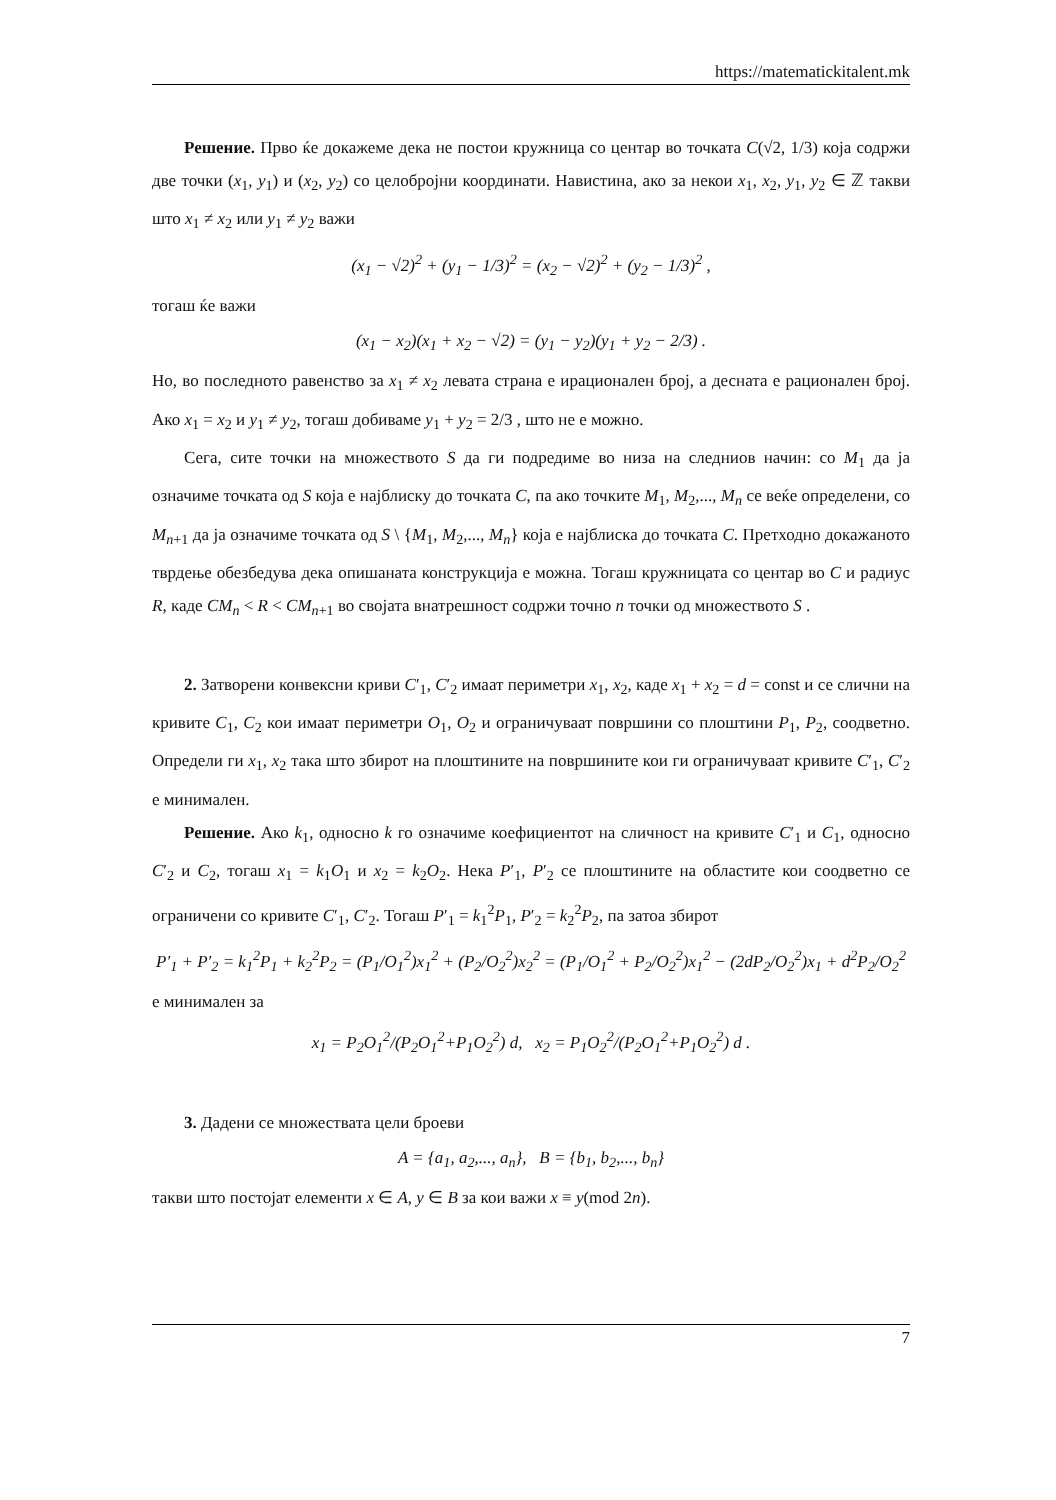https://matematickitalent.mk
Решение. Прво ќе докажеме дека не постои кружница со центар во точката C(√2, 1/3) која содржи две точки (x<sub>1</sub>, y<sub>1</sub>) и (x<sub>2</sub>, y<sub>2</sub>) со целобројни координати. Навистина, ако за некои x<sub>1</sub>, x<sub>2</sub>, y<sub>1</sub>, y<sub>2</sub> ∈ ℤ такви што x<sub>1</sub> ≠ x<sub>2</sub> или y<sub>1</sub> ≠ y<sub>2</sub> важи
(x<sub>1</sub> − √2)<sup>2</sup> + (y<sub>1</sub> − 1/3)<sup>2</sup> = (x<sub>2</sub> − √2)<sup>2</sup> + (y<sub>2</sub> − 1/3)<sup>2</sup> ,
тогаш ќе важи
(x<sub>1</sub> − x<sub>2</sub>)(x<sub>1</sub> + x<sub>2</sub> − √2) = (y<sub>1</sub> − y<sub>2</sub>)(y<sub>1</sub> + y<sub>2</sub> − 2/3) .
Но, во последното равенство за x<sub>1</sub> ≠ x<sub>2</sub> левата страна е ирационален број, а десната е рационален број. Ако x<sub>1</sub> = x<sub>2</sub> и y<sub>1</sub> ≠ y<sub>2</sub>, тогаш добиваме y<sub>1</sub> + y<sub>2</sub> = 2/3 , што не е можно.
Сега, сите точки на множеството S да ги подредиме во низа на следниов начин: со M<sub>1</sub> да ја означиме точката од S која е најблиску до точката C, па ако точките M<sub>1</sub>, M<sub>2</sub>,..., M<sub>n</sub> се веќе определени, со M<sub>n+1</sub> да ја означиме точката од S \ {M<sub>1</sub>, M<sub>2</sub>,..., M<sub>n</sub>} која е најблиска до точката C. Претходно докажаното тврдење обезбедува дека опишаната конструкција е можна. Тогаш кружницата со центар во C и радиус R, каде CM<sub>n</sub> < R < CM<sub>n+1</sub> во својата внатрешност содржи точно n точки од множеството S .
2. Затворени конвексни криви C′<sub>1</sub>, C′<sub>2</sub> имаат периметри x<sub>1</sub>, x<sub>2</sub>, каде x<sub>1</sub> + x<sub>2</sub> = d = const и се слични на кривите C<sub>1</sub>, C<sub>2</sub> кои имаат периметри O<sub>1</sub>, O<sub>2</sub> и ограничуваат површини со плоштини P<sub>1</sub>, P<sub>2</sub>, соодветно. Определи ги x<sub>1</sub>, x<sub>2</sub> така што збирот на плоштините на површините кои ги ограничуваат кривите C′<sub>1</sub>, C′<sub>2</sub> е минимален.
Решение. Ако k<sub>1</sub>, односно k го означиме коефициентот на сличност на кривите C′<sub>1</sub> и C<sub>1</sub>, односно C′<sub>2</sub> и C<sub>2</sub>, тогаш x<sub>1</sub> = k<sub>1</sub>O<sub>1</sub> и x<sub>2</sub> = k<sub>2</sub>O<sub>2</sub>. Нека P′<sub>1</sub>, P′<sub>2</sub> се плоштините на областите кои соодветно се ограничени со кривите C′<sub>1</sub>, C′<sub>2</sub>. Тогаш P′<sub>1</sub> = k<sub>1</sub><sup>2</sup>P<sub>1</sub>, P′<sub>2</sub> = k<sub>2</sub><sup>2</sup>P<sub>2</sub>, па затоа збирот
P′<sub>1</sub> + P′<sub>2</sub> = k<sub>1</sub><sup>2</sup>P<sub>1</sub> + k<sub>2</sub><sup>2</sup>P<sub>2</sub> = (P<sub>1</sub>/O<sub>1</sub><sup>2</sup>)x<sub>1</sub><sup>2</sup> + (P<sub>2</sub>/O<sub>2</sub><sup>2</sup>)x<sub>2</sub><sup>2</sup> = (P<sub>1</sub>/O<sub>1</sub><sup>2</sup> + P<sub>2</sub>/O<sub>2</sub><sup>2</sup>)x<sub>1</sub><sup>2</sup> − (2dP<sub>2</sub>/O<sub>2</sub><sup>2</sup>)x<sub>1</sub> + d<sup>2</sup>P<sub>2</sub>/O<sub>2</sub><sup>2</sup>
е минимален за
x<sub>1</sub> = P<sub>2</sub>O<sub>1</sub><sup>2</sup>/(P<sub>2</sub>O<sub>1</sub><sup>2</sup>+P<sub>1</sub>O<sub>2</sub><sup>2</sup>) d, x<sub>2</sub> = P<sub>1</sub>O<sub>2</sub><sup>2</sup>/(P<sub>2</sub>O<sub>1</sub><sup>2</sup>+P<sub>1</sub>O<sub>2</sub><sup>2</sup>) d .
3. Дадени се множествата цели броеви
A = {a<sub>1</sub>, a<sub>2</sub>,..., a<sub>n</sub>}, B = {b<sub>1</sub>, b<sub>2</sub>,..., b<sub>n</sub>}
такви што постојат елементи x ∈ A, y ∈ B за кои важи x ≡ y(mod 2n).
7